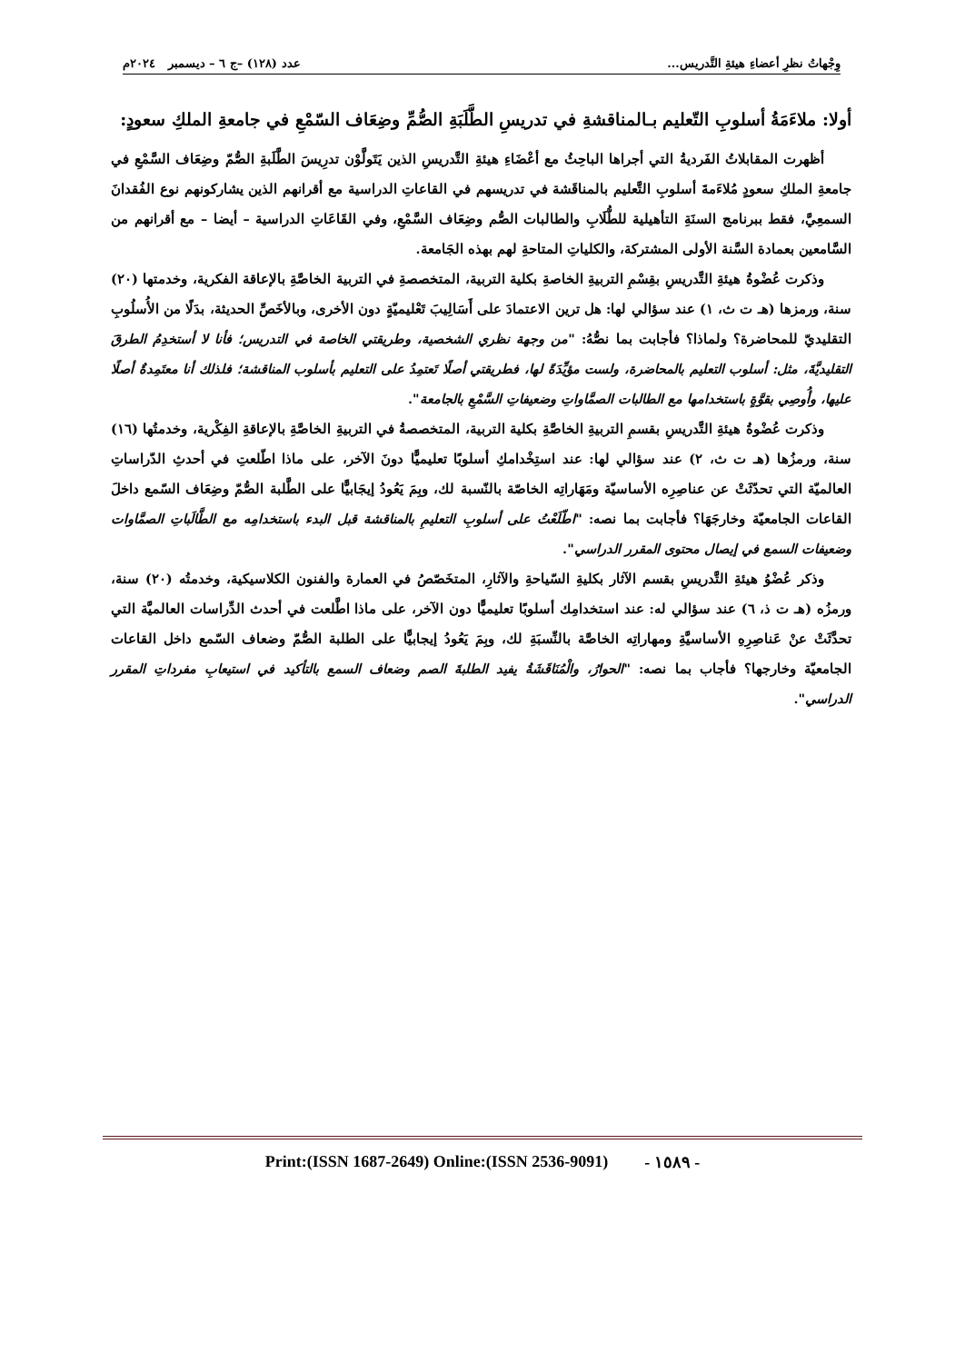وِجْهاتُ نظرِ أعضاءِ هيئةِ التَّدريس... عدد (١٢٨) –ج ٦ – ديسمبر ٢٠٢٤م
أولا: ملاءَمَةُ أسلوبِ التّعليم بـالمناقشةِ في تدريسِ الطَّلَبَةِ الصُّمِّ وضِعَاف السّمْعِ في جامعةِ الملكِ سعودٍ:
أظهرت المقابلاتُ الفَرديةُ التي أجراها الباحِثُ مع أعْضَاءِ هيئةِ التَّدريسِ الذين يَتَولَّوْن تدرِيسَ الطَّلَبةِ الصُّمّ وضِعَاف السَّمْعِ في جامعةِ الملكِ سعودٍ مُلاءَمةَ أسلوبِ التَّعليم بالمناقَشة في تدريسهم في القاعاتِ الدراسية مع أقرانهم الذين يشاركونهم نوع الفُقدانَ السمعِيَّ، فقط ببرنامج السنَةِ التأهيلية للطُّلَابِ والطالبات الصُّم وضِعَاف السَّمْعِ، وفي القَاعَاتِ الدراسية – أيضا – مع أقرانهم من السَّامعين بعمادة السَّنة الأولى المشتركة، والكلياتِ المتاحةِ لهم بهذه الجَامعة.
وذكرت عُضْوةُ هيئةِ التَّدريسِ بقِسْمِ التربيةِ الخاصةِ بكلية التربية، المتخصصةِ في التربية الخاصَّةِ بالإعاقة الفكرية، وخدمتها (٢٠) سنة، ورمزها (هـ ت ث، ١) عند سؤالي لها: هل ترين الاعتمادَ على أَسَالِيبَ تَعْليميّةٍ دون الأخرى، وبالأخَصِّ الحديثة، بدَلًا من الأُسلُوبِ التقليديّ للمحاضرة؟ ولماذا؟ فأجابت بما نصُّهُ: "من وجهة نظري الشخصية، وطريقتي الخاصة في التدريس؛ فأنا لا أستخدِمُ الطرقَ التقليديَّةَ، مثل: أسلوب التعليم بالمحاضرة، ولست مؤيِّدَةً لها، فطريقتي أصلًا تَعتمِدُ على التعليم بأسلوب المناقشة؛ فلذلك أنا معتَمِدةٌ أصلًا عليها، وأُوصِي بقوَّةٍ باستخدامها مع الطالبات الصمَّاواتِ وضعيفاتِ السَّمْعِ بالجامعة".
وذكرت عُضْوةُ هيئةِ التَّدريسِ بقسمِ التربيةِ الخاصَّةِ بكلية التربية، المتخصصةُ في التربيةِ الخاصَّةِ بالإعاقةِ الفِكْرية، وخدمتُها (١٦) سنة، ورمزُها (هـ ت ث، ٢) عند سؤالي لها: عند استِخْدامكِ أسلوبًا تعليميًّا دونَ الآخر، على ماذا اطّلعتِ في أحدثِ الدّراساتِ العالميّة التي تحدّثَتْ عن عناصِرِه الأساسيّة ومَهَاراتِه الخاصّة بالنّسبة لك، وبِمَ يَعُودُ إيجَابيًّا على الطَّلبة الصُّمّ وضِعَاف السّمع داخلَ القاعات الجامعيّة وخارجَهَا؟ فأجابت بما نصه: "اطّلَعْتُ على أسلوبِ التعليمِ بالمناقشة قبل البدء باستخدامِه مع الطَّالَباتِ الصمَّاوات وضعيفات السمع في إيصال محتوى المقرر الدراسي".
وذكر عُضْوُ هيئةِ التَّدريسِ بقسم الآثار بكليةِ السّياحةِ والآثارِ، المتخَصّصُ في العمارة والفنون الكلاسيكية، وخدمتُه (٢٠) سنة، ورمزُه (هـ ت ذ، ٦) عند سؤالي له: عند استخدامِك أسلوبًا تعليميًّا دون الآخر، على ماذا اطَّلعت في أحدث الدِّراسات العالميَّة التي تحدَّثَتْ عنْ عَناصِرِهِ الأساسيَّةِ ومهاراتِه الخاصَّة بالنِّسبَةِ لك، وبِمَ يَعُودُ إيجابيًّا على الطلبة الصُّمّ وضعاف السّمع داخل القاعات الجامعيّة وخارجها؟ فأجاب بما نصه: "الحوارُ، والْمُنَاقَشَةُ يفيد الطلبةَ الصم وضعاف السمع بالتأكيد في استيعابِ مفرداتِ المقرر الدراسي".
Print:(ISSN 1687-2649) Online:(ISSN 2536-9091) - ١٥٨٩ -